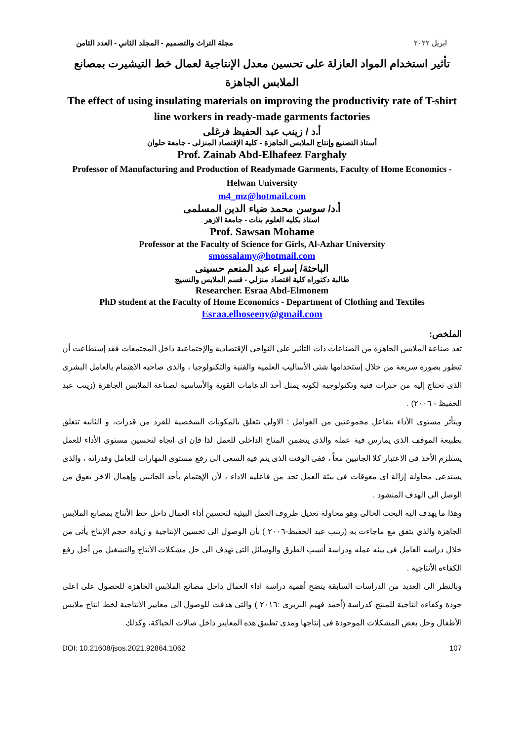مجلة التراث والتصميم - المجلد الثاني - العدد الثامن ابريل ٢٠٢٢
تأثير استخدام المواد العازلة على تحسين معدل الإنتاجية لعمال خط التيشيرت بمصانع الملابس الجاهزة
The effect of using insulating materials on improving the productivity rate of T-shirt line workers in ready-made garments factories
أ.د / زينب عبد الحفيظ فرغلى
أستاذ التصنيع وإنتاج الملابس الجاهزة - كلية الإقتصاد المنزلى - جامعة حلوان
Prof. Zainab Abd-Elhafeez Farghaly
Professor of Manufacturing and Production of Readymade Garments, Faculty of Home Economics - Helwan University
m4_mz@hotmail.com
أ.د/ سوسن محمد ضياء الدين المسلمى
استاذ بكليه العلوم بنات - جامعة الازهر
Prof. Sawsan Mohame
Professor at the Faculty of Science for Girls, Al-Azhar University
smossalamy@hotmail.com
الباحثة/ إسراء عبد المنعم حسينى
طالبة دكتوراه كلية اقتصاد منزلي - قسم الملابس والنسيج
Researcher. Esraa Abd-Elmonem
PhD student at the Faculty of Home Economics - Department of Clothing and Textiles
Esraa.elhoseeny@gmail.com
الملخص:
تعد صناعة الملابس الجاهزة من الصناعات ذات التأثير على النواحى الإقتصادية والإجتماعية داخل المجتمعات فقد إستطاعت أن تتطور بصورة سريعة من خلال إستخدامها شتى الأساليب العلمية والفنية والتكنولوجيا ، والذى صاحبه الاهتمام بالعامل البشرى الذى تحتاج إلية من خبرات فنية وتكنولوجيه لكونه يمثل أحد الدعامات القوية والأساسية لصناعة الملابس الجاهزة (زينب عبد الحفيظ - ٢٠٠٦) .
ويتأثر مستوى الأداء بتفاعل مجموعتين من العوامل : الاولى تتعلق بالمكونات الشخصية للفرد من قدرات، و الثانيه تتعلق بطبيعة الموقف الذى يمارس فية عمله والذى يتضمن المناخ الداخلى للعمل لذا فإن اى اتجاه لتحسين مستوى الأداء للعمل يستلزم الأخذ فى الاعتبار كلا الجانبين معاً ، ففى الوقت الذى يتم فيه السعى الى رفع مستوى المهارات للعامل وقدراته ، والذى يستدعى محاولة إزالة اى معوقات فى بيئة العمل تحد من فاعليه الاداء ، لأن الإهتمام بأحد الجانبين وإهمال الاخر يعوق من الوصل الى الهدف المنشود .
وهذا ما يهدف اليه البحث الحالى وهو محاولة تعديل ظروف العمل البيئية لتحسين أداء العمال داخل خط الأنتاج بمصانع الملابس الجاهزة والذي يتفق مع ماجاءت به (زينب عبد الحفيظ-٢٠٠٦ ) بأن الوصول الى تحسين الإنتاجية و زيادة حجم الإنتاج يأتى من خلال دراسه العامل فى بيئه عمله ودراسة أنسب الطرق والوسائل التى تهدف الى حل مشكلات الأنتاج والتشغيل من أجل رفع الكفاءه الأنتاجية .
وبالنظر الى العديد من الدراسات السابقة يتضح أهمية دراسة اداء العمال داخل مصانع الملابس الجاهزة للحصول على اعلى جودة وكفاءه انتاجية للمنتج كدراسة (أحمد فهيم البربرى :٢٠١٦ ) والتى هدفت للوصول الى معايير الأنتاجية لخط انتاج ملابس الأطفال وحل بعض المشكلات الموجودة فى إنتاجها ومدى تطبيق هذه المعايير داخل صالات الحياكة، وكذلك
DOI: 10.21608/jsos.2021.92864.1062 107